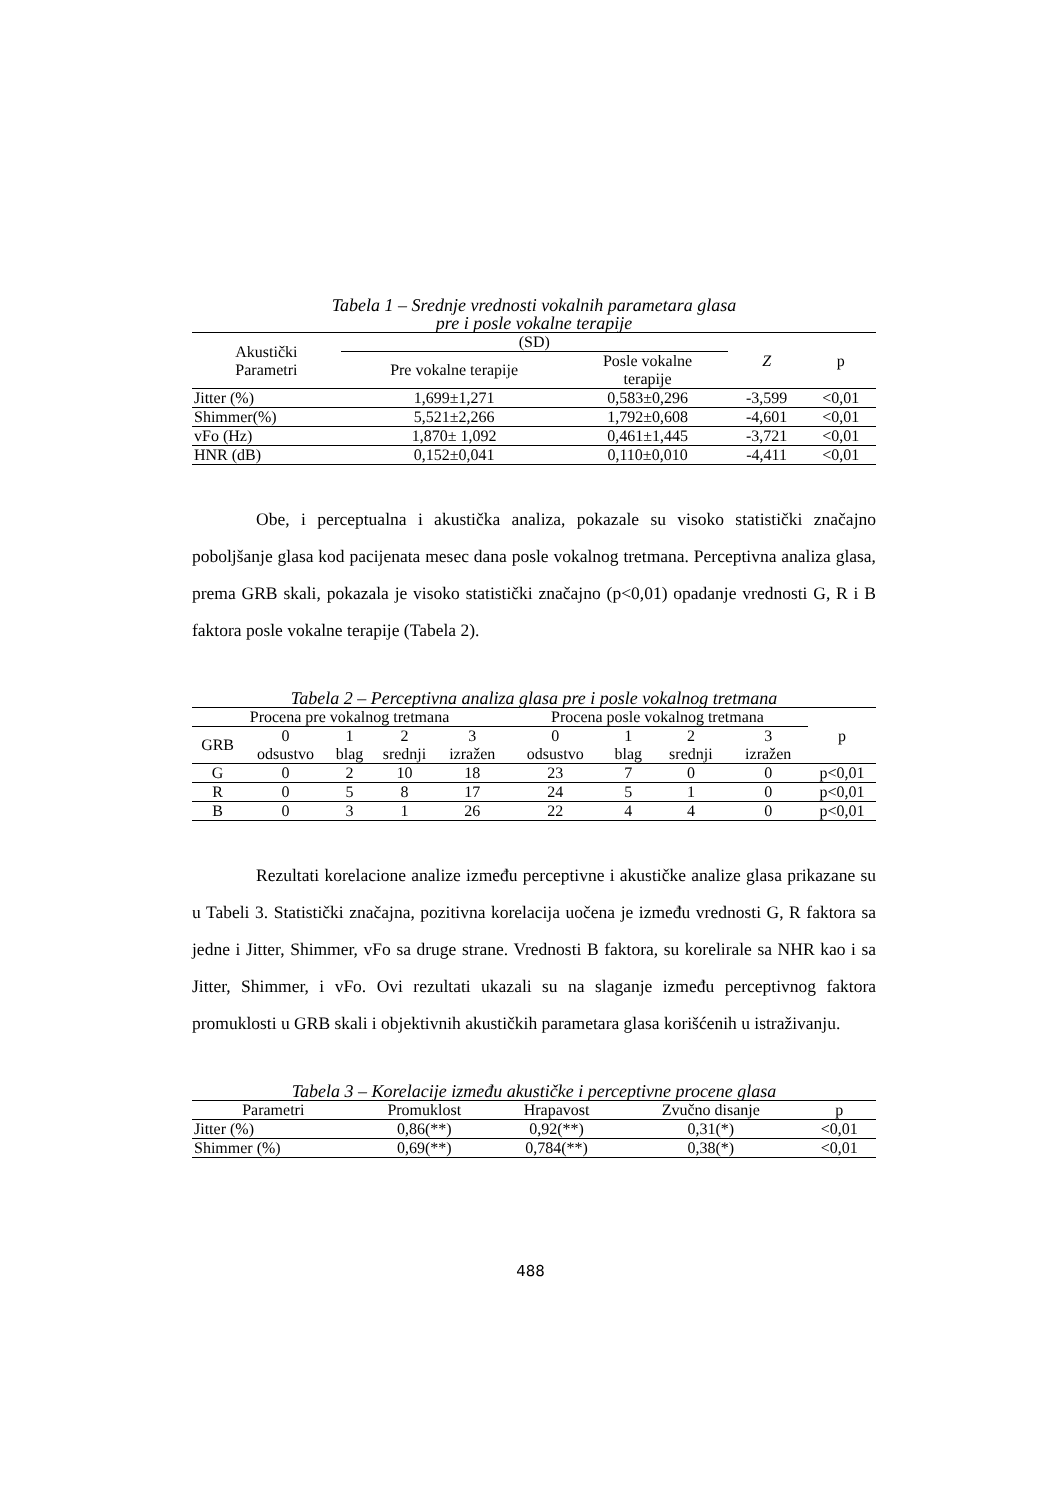Tabela 1 – Srednje vrednosti vokalnih parametara glasa
pre i posle vokalne terapije
| Akustički Parametri | (SD) | | Z | p |
| --- | --- | --- | --- | --- |
| | Pre vokalne terapije | Posle vokalne terapije | | |
| Jitter (%) | 1,699±1,271 | 0,583±0,296 | -3,599 | <0,01 |
| Shimmer(%) | 5,521±2,266 | 1,792±0,608 | -4,601 | <0,01 |
| vFo (Hz) | 1,870± 1,092 | 0,461±1,445 | -3,721 | <0,01 |
| HNR (dB) | 0,152±0,041 | 0,110±0,010 | -4,411 | <0,01 |
Obe, i perceptualna i akustička analiza, pokazale su visoko statistički značajno poboljšanje glasa kod pacijenata mesec dana posle vokalnog tretmana. Perceptivna analiza glasa, prema GRB skali, pokazala je visoko statistički značajno (p<0,01) opadanje vrednosti G, R i B faktora posle vokalne terapije (Tabela 2).
Tabela 2 – Perceptivna analiza glasa pre i posle vokalnog tretmana
| Procena pre vokalnog tretmana | | | | | Procena posle vokalnog tretmana | | | | p |
| --- | --- | --- | --- | --- | --- | --- | --- | --- | --- |
| GRB | 0 odsustvo | 1 blag | 2 srednji | 3 izražen | 0 odsustvo | 1 blag | 2 srednji | 3 izražen | |
| G | 0 | 2 | 10 | 18 | 23 | 7 | 0 | 0 | p<0,01 |
| R | 0 | 5 | 8 | 17 | 24 | 5 | 1 | 0 | p<0,01 |
| B | 0 | 3 | 1 | 26 | 22 | 4 | 4 | 0 | p<0,01 |
Rezultati korelacione analize između perceptivne i akustičke analize glasa prikazane su u Tabeli 3. Statistički značajna, pozitivna korelacija uočena je između vrednosti G, R faktora sa jedne i Jitter, Shimmer, vFo sa druge strane. Vrednosti B faktora, su korelirale sa NHR kao i sa Jitter, Shimmer, i vFo. Ovi rezultati ukazali su na slaganje između perceptivnog faktora promuklosti u GRB skali i objektivnih akustičkih parametara glasa korišćenih u istraživanju.
Tabela 3 – Korelacije između akustičke i perceptivne procene glasa
| Parametri | Promuklost | Hrapavost | Zvučno disanje | p |
| --- | --- | --- | --- | --- |
| Jitter (%) | 0,86(**) | 0,92(**) | 0,31(*) | <0,01 |
| Shimmer (%) | 0,69(**) | 0,784(**) | 0,38(*) | <0,01 |
488